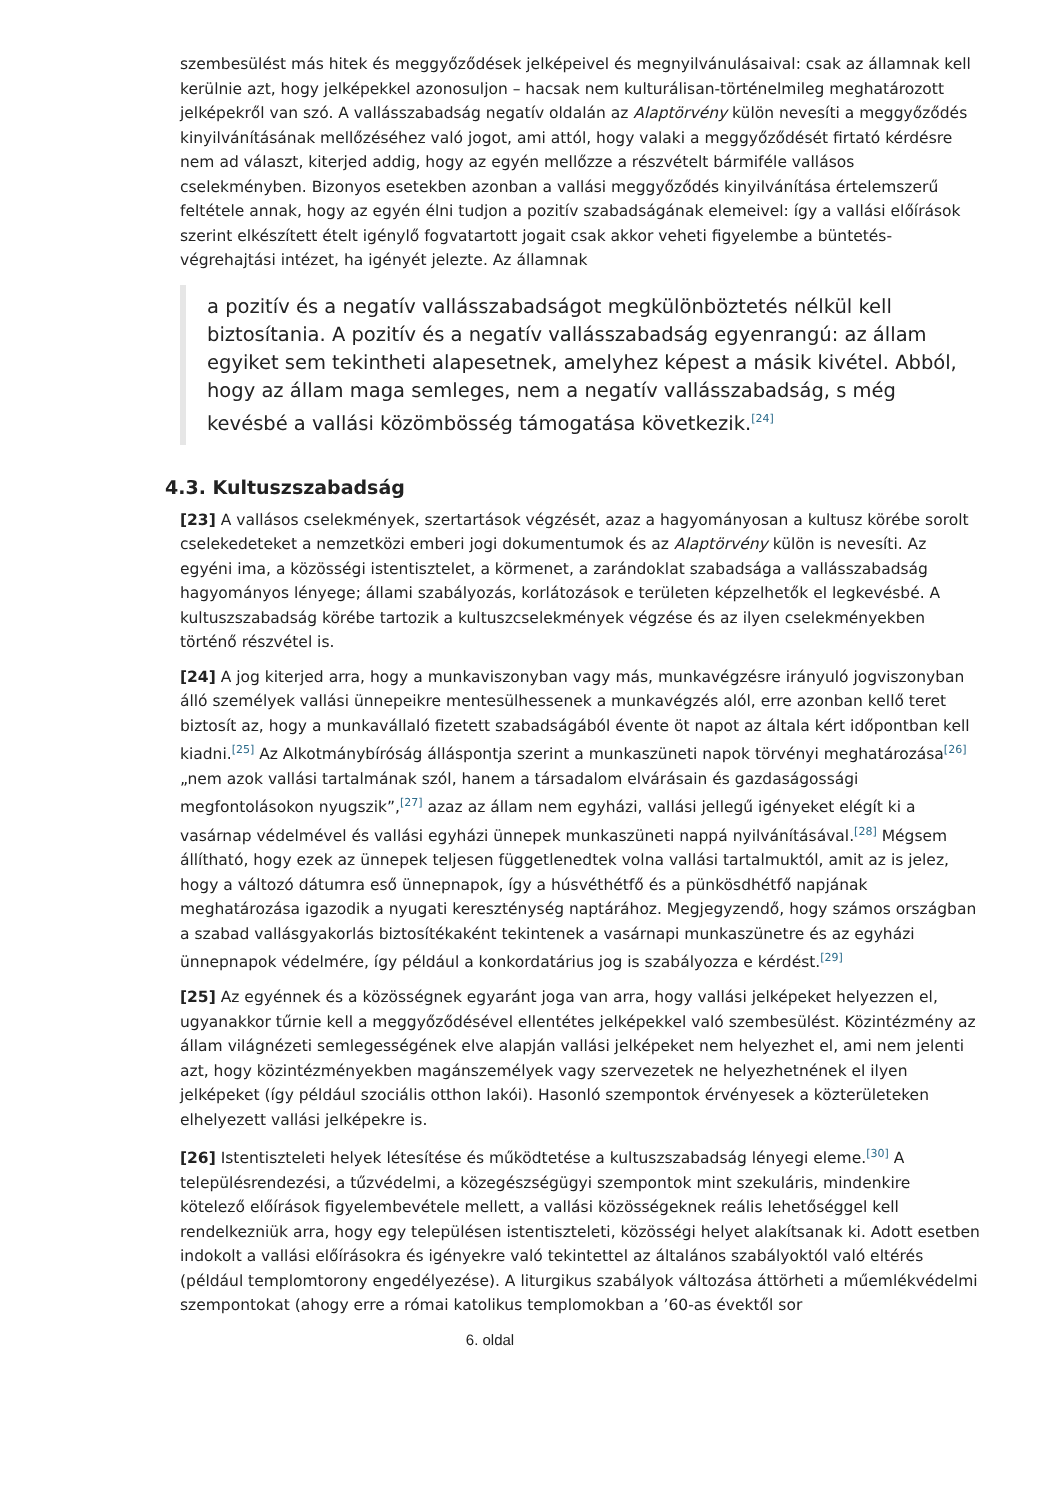szembesülést más hitek és meggyőződések jelképeivel és megnyilvánulásaival: csak az államnak kell kerülnie azt, hogy jelképekkel azonosuljon – hacsak nem kulturálisan-történelmileg meghatározott jelképekről van szó. A vallásszabadság negatív oldalán az Alaptörvény külön nevesíti a meggyőződés kinyilvánításának mellőzéséhez való jogot, ami attól, hogy valaki a meggyőződését firtató kérdésre nem ad választ, kiterjed addig, hogy az egyén mellőzze a részvételt bármiféle vallásos cselekményben. Bizonyos esetekben azonban a vallási meggyőződés kinyilvánítása értelemszerű feltétele annak, hogy az egyén élni tudjon a pozitív szabadságának elemeivel: így a vallási előírások szerint elkészített ételt igénylő fogvatartott jogait csak akkor veheti figyelembe a büntetés-végrehajtási intézet, ha igényét jelezte. Az államnak
a pozitív és a negatív vallásszabadságot megkülönböztetés nélkül kell biztosítania. A pozitív és a negatív vallásszabadság egyenrangú: az állam egyiket sem tekintheti alapesetnek, amelyhez képest a másik kivétel. Abból, hogy az állam maga semleges, nem a negatív vallásszabadság, s még kevésbé a vallási közömbösség támogatása következik.<sup>[24]</sup>
4.3. Kultuszszabadság
[23] A vallásos cselekmények, szertartások végzését, azaz a hagyományosan a kultusz körébe sorolt cselekedeteket a nemzetközi emberi jogi dokumentumok és az Alaptörvény külön is nevesíti. Az egyéni ima, a közösségi istentisztelet, a körmenet, a zarándoklat szabadsága a vallásszabadság hagyományos lényege; állami szabályozás, korlátozások e területen képzelhetők el legkevésbé. A kultuszszabadság körébe tartozik a kultuszcselekmények végzése és az ilyen cselekményekben történő részvétel is.
[24] A jog kiterjed arra, hogy a munkaviszonyban vagy más, munkavégzésre irányuló jogviszonyban álló személyek vallási ünnepeikre mentesülhessenek a munkavégzés alól, erre azonban kellő teret biztosít az, hogy a munkavállaló fizetett szabadságából évente öt napot az általa kért időpontban kell kiadni.<sup>[25]</sup> Az Alkotmánybíróság álláspontja szerint a munkaszüneti napok törvényi meghatározása<sup>[26]</sup> „nem azok vallási tartalmának szól, hanem a társadalom elvárásain és gazdaságossági megfontolásokon nyugszik”,<sup>[27]</sup> azaz az állam nem egyházi, vallási jellegű igényeket elégít ki a vasárnap védelmével és vallási egyházi ünnepek munkaszüneti nappá nyilvánításával.<sup>[28]</sup> Mégsem állítható, hogy ezek az ünnepek teljesen függetlenedtek volna vallási tartalmuktól, amit az is jelez, hogy a változó dátumra eső ünnepnapok, így a húsvéthétfő és a pünkösdhétfő napjának meghatározása igazodik a nyugati kereszténység naptárához. Megjegyzendő, hogy számos országban a szabad vallásgyakorlás biztosítékaként tekintenek a vasárnapi munkaszünetre és az egyházi ünnepnapok védelmére, így például a konkordatárius jog is szabályozza e kérdést.<sup>[29]</sup>
[25] Az egyénnek és a közösségnek egyaránt joga van arra, hogy vallási jelképeket helyezzen el, ugyanakkor tűrnie kell a meggyőződésével ellentétes jelképekkel való szembesülést. Közintézmény az állam világnézeti semlegességének elve alapján vallási jelképeket nem helyezhet el, ami nem jelenti azt, hogy közintézményekben magánszemélyek vagy szervezetek ne helyezhetnének el ilyen jelképeket (így például szociális otthon lakói). Hasonló szempontok érvényesek a közterületeken elhelyezett vallási jelképekre is.
[26] Istentiszteleti helyek létesítése és működtetése a kultuszszabadság lényegi eleme.<sup>[30]</sup> A településrendezési, a tűzvédelmi, a közegészségügyi szempontok mint szekuláris, mindenkire kötelező előírások figyelembevétele mellett, a vallási közösségeknek reális lehetőséggel kell rendelkezniük arra, hogy egy településen istentiszteleti, közösségi helyet alakítsanak ki. Adott esetben indokolt a vallási előírásokra és igényekre való tekintettel az általános szabályoktól való eltérés (például templomtorony engedélyezése). A liturgikus szabályok változása áttörheti a műemlékvédelmi szempontokat (ahogy erre a római katolikus templomokban a ’60-as évektől sor
6. oldal